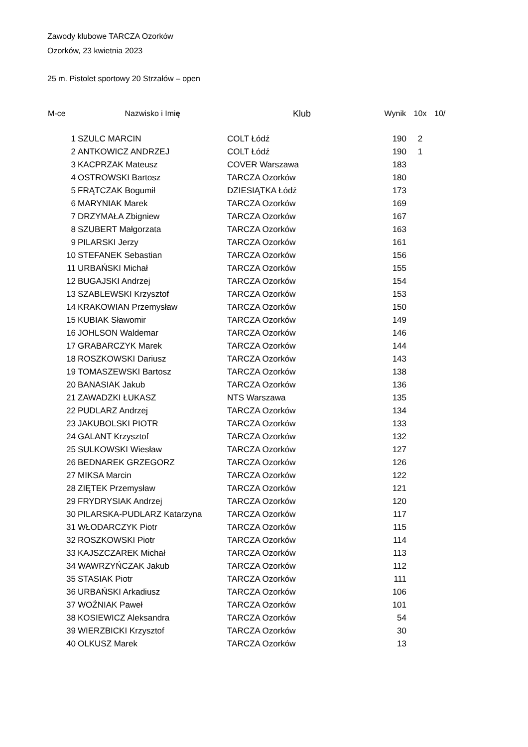Zawody klubowe TARCZA Ozorków
Ozorków, 23 kwietnia 2023
25 m. Pistolet sportowy 20 Strzałów – open
| M-ce | Nazwisko i Imi ę | Klub | Wynik | 10x | 10/ |
| --- | --- | --- | --- | --- | --- |
| 1 | SZULC MARCIN | COLT Łódź | 190 | 2 | |
| 2 | ANTKOWICZ ANDRZEJ | COLT Łódź | 190 | 1 | |
| 3 | KACPRZAK Mateusz | COVER Warszawa | 183 | | |
| 4 | OSTROWSKI Bartosz | TARCZA Ozorków | 180 | | |
| 5 | FRĄTCZAK Bogumił | DZIESIĄTKA Łódź | 173 | | |
| 6 | MARYNIAK Marek | TARCZA Ozorków | 169 | | |
| 7 | DRZYMAŁA Zbigniew | TARCZA Ozorków | 167 | | |
| 8 | SZUBERT Małgorzata | TARCZA Ozorków | 163 | | |
| 9 | PILARSKI Jerzy | TARCZA Ozorków | 161 | | |
| 10 | STEFANEK Sebastian | TARCZA Ozorków | 156 | | |
| 11 | URBAŃSKI Michał | TARCZA Ozorków | 155 | | |
| 12 | BUGAJSKI Andrzej | TARCZA Ozorków | 154 | | |
| 13 | SZABLEWSKI Krzysztof | TARCZA Ozorków | 153 | | |
| 14 | KRAKOWIAN Przemysław | TARCZA Ozorków | 150 | | |
| 15 | KUBIAK Sławomir | TARCZA Ozorków | 149 | | |
| 16 | JOHLSON Waldemar | TARCZA Ozorków | 146 | | |
| 17 | GRABARCZYK Marek | TARCZA Ozorków | 144 | | |
| 18 | ROSZKOWSKI Dariusz | TARCZA Ozorków | 143 | | |
| 19 | TOMASZEWSKI Bartosz | TARCZA Ozorków | 138 | | |
| 20 | BANASIAK Jakub | TARCZA Ozorków | 136 | | |
| 21 | ZAWADZKI ŁUKASZ | NTS Warszawa | 135 | | |
| 22 | PUDLARZ Andrzej | TARCZA Ozorków | 134 | | |
| 23 | JAKUBOLSKI PIOTR | TARCZA Ozorków | 133 | | |
| 24 | GALANT Krzysztof | TARCZA Ozorków | 132 | | |
| 25 | SULKOWSKI Wiesław | TARCZA Ozorków | 127 | | |
| 26 | BEDNAREK GRZEGORZ | TARCZA Ozorków | 126 | | |
| 27 | MIKSA Marcin | TARCZA Ozorków | 122 | | |
| 28 | ZIĘTEK Przemysław | TARCZA Ozorków | 121 | | |
| 29 | FRYDRYSIAK Andrzej | TARCZA Ozorków | 120 | | |
| 30 | PILARSKA-PUDLARZ Katarzyna | TARCZA Ozorków | 117 | | |
| 31 | WŁODARCZYK Piotr | TARCZA Ozorków | 115 | | |
| 32 | ROSZKOWSKI Piotr | TARCZA Ozorków | 114 | | |
| 33 | KAJSZCZAREK Michał | TARCZA Ozorków | 113 | | |
| 34 | WAWRZYŃCZAK Jakub | TARCZA Ozorków | 112 | | |
| 35 | STASIAK Piotr | TARCZA Ozorków | 111 | | |
| 36 | URBAŃSKI Arkadiusz | TARCZA Ozorków | 106 | | |
| 37 | WOŹNIAK Paweł | TARCZA Ozorków | 101 | | |
| 38 | KOSIEWICZ Aleksandra | TARCZA Ozorków | 54 | | |
| 39 | WIERZBICKI Krzysztof | TARCZA Ozorków | 30 | | |
| 40 | OLKUSZ Marek | TARCZA Ozorków | 13 | | |